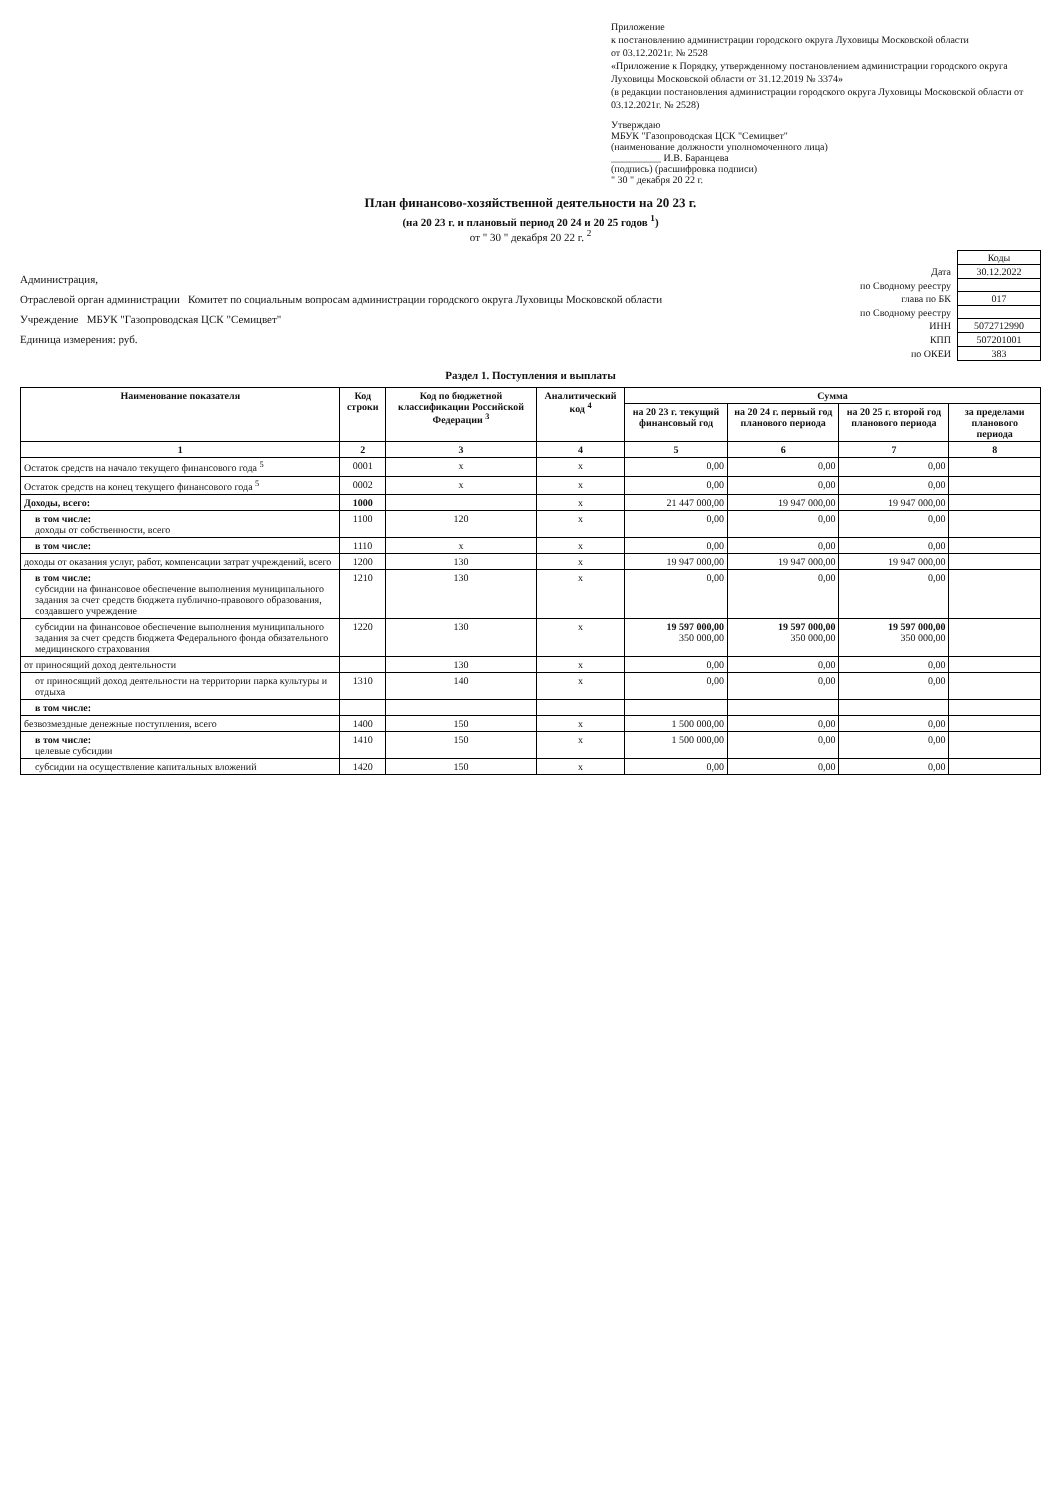Приложение
к постановлению администрации городского округа Луховицы Московской области
от 03.12.2021г. № 2528
«Приложение к Порядку, утвержденному постановлением администрации городского округа Луховицы Московской области от 31.12.2019 № 3374»
(в редакции постановления администрации городского округа Луховицы Московской области от 03.12.2021г. № 2528)
Утверждаю
МБУК "Газопроводская ЦСК "Семицвет"
(наименование должности уполномоченного лица)
__________ И.В. Баранцева
(подпись) (расшифровка подписи)
" 30 " декабря 20 22 г.
План финансово-хозяйственной деятельности на 20 23 г.
(на 20 23 г. и плановый период 20 24 и 20 25 годов <sup>1</sup>)
от " 30 " декабря 20 22 г. <sup>2</sup>
Администрация,
Отраслевой орган администрации Комитет по социальным вопросам администрации городского округа Луховицы Московской области
Учреждение МБУК "Газопроводская ЦСК "Семицвет"
Единица измерения: руб.
| | Коды |
| Дата | 30.12.2022 |
| по Сводному реестру | |
| глава по БК | 017 |
| по Сводному реестру | |
| ИНН | 5072712990 |
| КПП | 507201001 |
| по ОКЕИ | 383 |
Раздел 1. Поступления и выплаты
| Наименование показателя | Код строки | Код по бюджетной классификации Российской Федерации <sup>3</sup> | Аналитический код <sup>4</sup> | Сумма | | | |
| --- | --- | --- | --- | --- | --- | --- | --- |
| | | | | на 20 23 г. текущий финансовый год | на 20 24 г. первый год планового периода | на 20 25 г. второй год планового периода | за пределами планового периода |
| 1 | 2 | 3 | 4 | 5 | 6 | 7 | 8 |
| Остаток средств на начало текущего финансового года <sup>5</sup> | 0001 | x | x | 0,00 | 0,00 | 0,00 | |
| Остаток средств на конец текущего финансового года <sup>5</sup> | 0002 | x | x | 0,00 | 0,00 | 0,00 | |
| Доходы, всего: | 1000 | | x | 21 447 000,00 | 19 947 000,00 | 19 947 000,00 | |
| в том числе: доходы от собственности, всего | 1100 | 120 | x | 0,00 | 0,00 | 0,00 | |
| в том числе: | 1110 | x | x | 0,00 | 0,00 | 0,00 | |
| доходы от оказания услуг, работ, компенсации затрат учреждений, всего | 1200 | 130 | x | 19 947 000,00 | 19 947 000,00 | 19 947 000,00 | |
| в том числе: субсидии на финансовое обеспечение выполнения муниципального задания за счет средств бюджета публично-правового образования, создавшего учреждение | 1210 | 130 | x | 0,00 | 0,00 | 0,00 | |
| субсидии на финансовое обеспечение выполнения муниципального задания за счет средств бюджета Федерального фонда обязательного медицинского страхования | 1220 | 130 | x | 19 597 000,00 350 000,00 | 19 597 000,00 350 000,00 | 19 597 000,00 350 000,00 | |
| от приносящий доход деятельности | | 130 | x | 0,00 | 0,00 | 0,00 | |
| от приносящий доход деятельности на территории парка культуры и отдыха | 1310 | 140 | x | 0,00 | 0,00 | 0,00 | |
| в том числе: | | | | | | | |
| безвозмездные денежные поступления, всего | 1400 | 150 | x | 1 500 000,00 | 0,00 | 0,00 | |
| в том числе: целевые субсидии | 1410 | 150 | x | 1 500 000,00 | 0,00 | 0,00 | |
| субсидии на осуществление капитальных вложений | 1420 | 150 | x | 0,00 | 0,00 | 0,00 | |